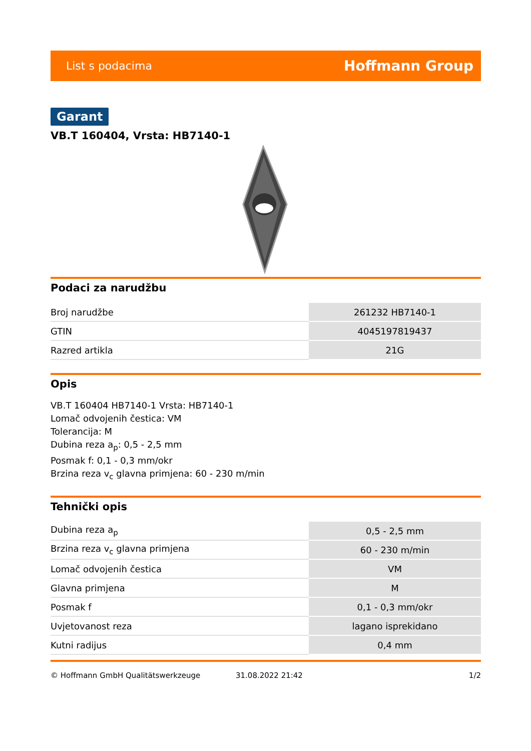List s podacima Hoffmann Group
Garant
VB.T 160404, Vrsta: HB7140-1
Podaci za narudžbu
| Broj narudžbe | 261232 HB7140-1 |
| GTIN | 4045197819437 |
| Razred artikla | 21G |
Opis
VB.T 160404 HB7140-1 Vrsta: HB7140-1
Lomač odvojenih čestica: VM
Tolerancija: M
Dubina reza a<sub>p</sub>: 0,5 - 2,5 mm
Posmak f: 0,1 - 0,3 mm/okr
Brzina reza v<sub>c</sub> glavna primjena: 60 - 230 m/min
Tehnički opis
| Dubina reza a<sub>p</sub> | 0,5 - 2,5 mm |
| Brzina reza v<sub>c</sub> glavna primjena | 60 - 230 m/min |
| Lomač odvojenih čestica | VM |
| Glavna primjena | M |
| Posmak f | 0,1 - 0,3 mm/okr |
| Uvjetovanost reza | lagano isprekidano |
| Kutni radijus | 0,4 mm |
© Hoffmann GmbH Qualitätswerkzeuge 31.08.2022 21:42 1/2